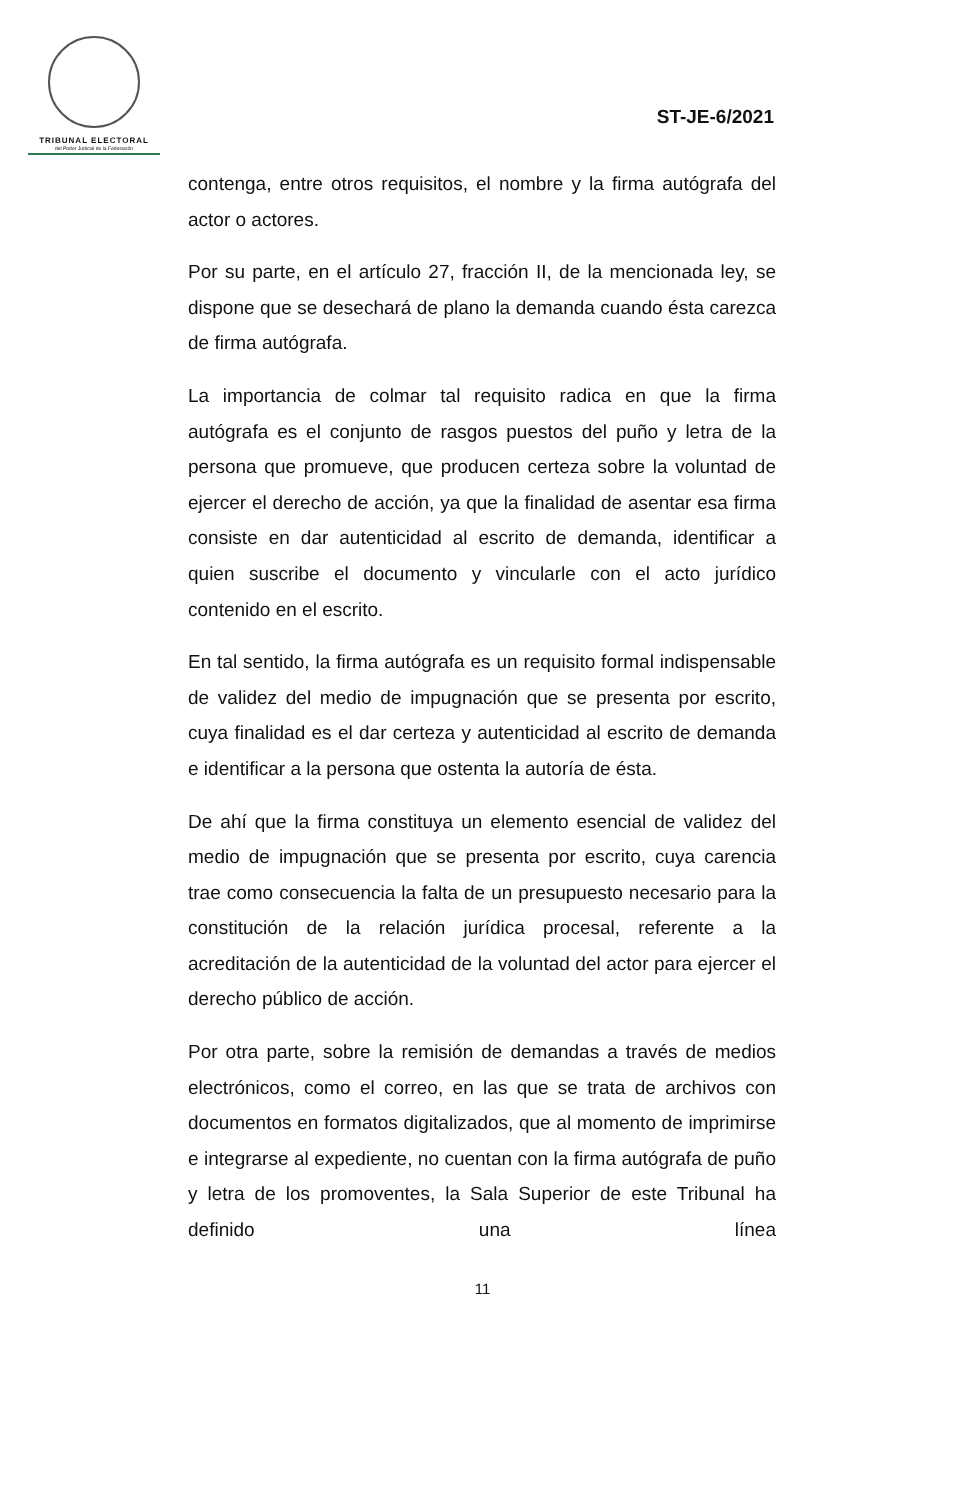TRIBUNAL ELECTORAL
del Poder Judicial de la Federación
ST-JE-6/2021
contenga, entre otros requisitos, el nombre y la firma autógrafa del actor o actores.
Por su parte, en el artículo 27, fracción II, de la mencionada ley, se dispone que se desechará de plano la demanda cuando ésta carezca de firma autógrafa.
La importancia de colmar tal requisito radica en que la firma autógrafa es el conjunto de rasgos puestos del puño y letra de la persona que promueve, que producen certeza sobre la voluntad de ejercer el derecho de acción, ya que la finalidad de asentar esa firma consiste en dar autenticidad al escrito de demanda, identificar a quien suscribe el documento y vincularle con el acto jurídico contenido en el escrito.
En tal sentido, la firma autógrafa es un requisito formal indispensable de validez del medio de impugnación que se presenta por escrito, cuya finalidad es el dar certeza y autenticidad al escrito de demanda e identificar a la persona que ostenta la autoría de ésta.
De ahí que la firma constituya un elemento esencial de validez del medio de impugnación que se presenta por escrito, cuya carencia trae como consecuencia la falta de un presupuesto necesario para la constitución de la relación jurídica procesal, referente a la acreditación de la autenticidad de la voluntad del actor para ejercer el derecho público de acción.
Por otra parte, sobre la remisión de demandas a través de medios electrónicos, como el correo, en las que se trata de archivos con documentos en formatos digitalizados, que al momento de imprimirse e integrarse al expediente, no cuentan con la firma autógrafa de puño y letra de los promoventes, la Sala Superior de este Tribunal ha definido una línea
11